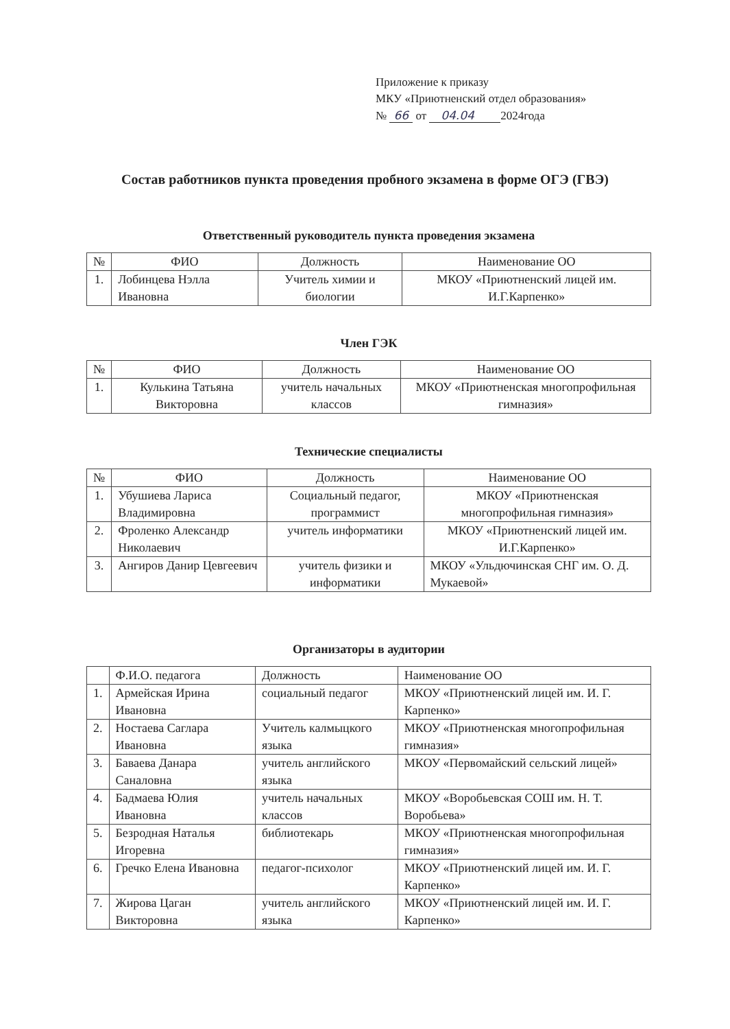Приложение к приказу
МКУ «Приютненский отдел образования»
№ 66 от 04.04 2024года
Состав работников пункта проведения пробного экзамена в форме ОГЭ (ГВЭ)
Ответственный руководитель пункта проведения экзамена
| № | ФИО | Должность | Наименование ОО |
| --- | --- | --- | --- |
| 1. | Лобинцева Нэлла Ивановна | Учитель химии и биологии | МКОУ «Приютненский лицей им. И.Г.Карпенко» |
Член ГЭК
| № | ФИО | Должность | Наименование ОО |
| --- | --- | --- | --- |
| 1. | Кулькина Татьяна Викторовна | учитель начальных классов | МКОУ «Приютненская многопрофильная гимназия» |
Технические специалисты
| № | ФИО | Должность | Наименование ОО |
| --- | --- | --- | --- |
| 1. | Убушиева Лариса Владимировна | Социальный педагог, программист | МКОУ «Приютненская многопрофильная гимназия» |
| 2. | Фроленко Александр Николаевич | учитель информатики | МКОУ «Приютненский лицей им. И.Г.Карпенко» |
| 3. | Ангиров Данир Цевгеевич | учитель физики и информатики | МКОУ «Ульдючинская СНГ им. О. Д. Мукаевой» |
Организаторы в аудитории
| | Ф.И.О. педагога | Должность | Наименование ОО |
| --- | --- | --- | --- |
| 1. | Армейская Ирина Ивановна | социальный педагог | МКОУ «Приютненский лицей им. И. Г. Карпенко» |
| 2. | Ностаева Саглара Ивановна | Учитель калмыцкого языка | МКОУ «Приютненская многопрофильная гимназия» |
| 3. | Баваева Данара Саналовна | учитель английского языка | МКОУ «Первомайский сельский лицей» |
| 4. | Бадмаева Юлия Ивановна | учитель начальных классов | МКОУ «Воробьевская СОШ им. Н. Т. Воробьева» |
| 5. | Безродная Наталья Игоревна | библиотекарь | МКОУ «Приютненская многопрофильная гимназия» |
| 6. | Гречко Елена Ивановна | педагог-психолог | МКОУ «Приютненский лицей им. И. Г. Карпенко» |
| 7. | Жирова Цаган Викторовна | учитель английского языка | МКОУ «Приютненский лицей им. И. Г. Карпенко» |